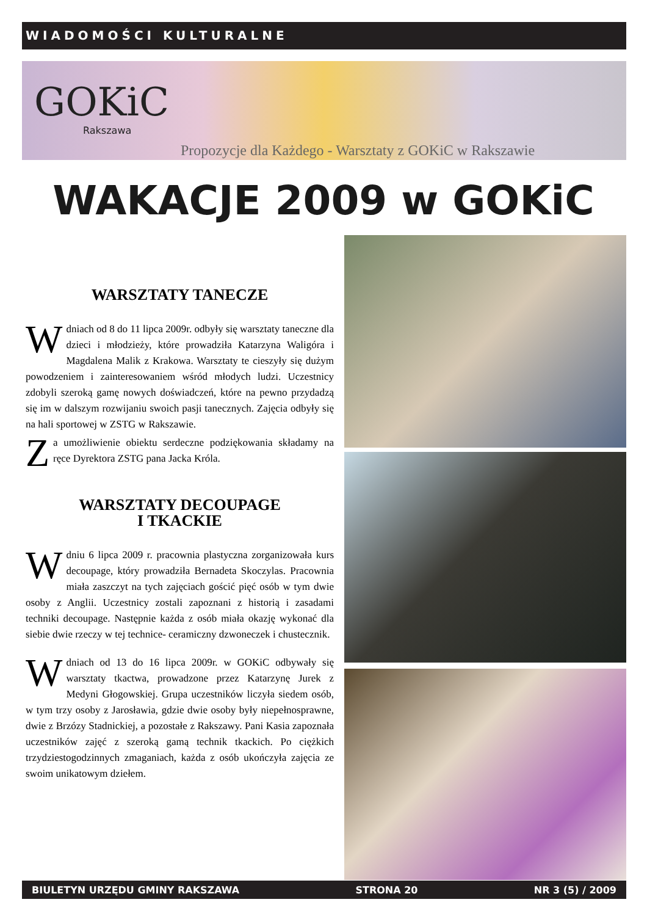WIADOMOŚCI KULTURALNE
GOKiC
Rakszawa
Propozycje dla Każdego - Warsztaty z GOKiC w Rakszawie
WAKACJE 2009 w GOKiC
WARSZTATY TANECZE
W dniach od 8 do 11 lipca 2009r. odbyły się warsztaty taneczne dla dzieci i młodzieży, które prowadziła Katarzyna Waligóra i Magdalena Malik z Krakowa. Warsztaty te cieszyły się dużym powodzeniem i zainteresowaniem wśród młodych ludzi. Uczestnicy zdobyli szeroką gamę nowych doświadczeń, które na pewno przydadzą się im w dalszym rozwijaniu swoich pasji tanecznych. Zajęcia odbyły się na hali sportowej w ZSTG w Rakszawie.
Za umożliwienie obiektu serdeczne podziękowania składamy na ręce Dyrektora ZSTG pana Jacka Króla.
WARSZTATY DECOUPAGE
I TKACKIE
W dniu 6 lipca 2009 r. pracownia plastyczna zorganizowała kurs decoupage, który prowadziła Bernadeta Skoczylas. Pracownia miała zaszczyt na tych zajęciach gościć pięć osób w tym dwie osoby z Anglii. Uczestnicy zostali zapoznani z historią i zasadami techniki decoupage. Następnie każda z osób miała okazję wykonać dla siebie dwie rzeczy w tej technice- ceramiczny dzwoneczek i chustecznik.
W dniach od 13 do 16 lipca 2009r. w GOKiC odbywały się warsztaty tkactwa, prowadzone przez Katarzynę Jurek z Medyni Głogowskiej. Grupa uczestników liczyła siedem osób, w tym trzy osoby z Jarosławia, gdzie dwie osoby były niepełnosprawne, dwie z Brzózy Stadnickiej, a pozostałe z Rakszawy. Pani Kasia zapoznała uczestników zajęć z szeroką gamą technik tkackich. Po ciężkich trzydziestogodzinnych zmaganiach, każda z osób ukończyła zajęcia ze swoim unikatowym dziełem.
BIULETYN URZĘDU GMINY RAKSZAWA STRONA 20 NR 3 (5) / 2009